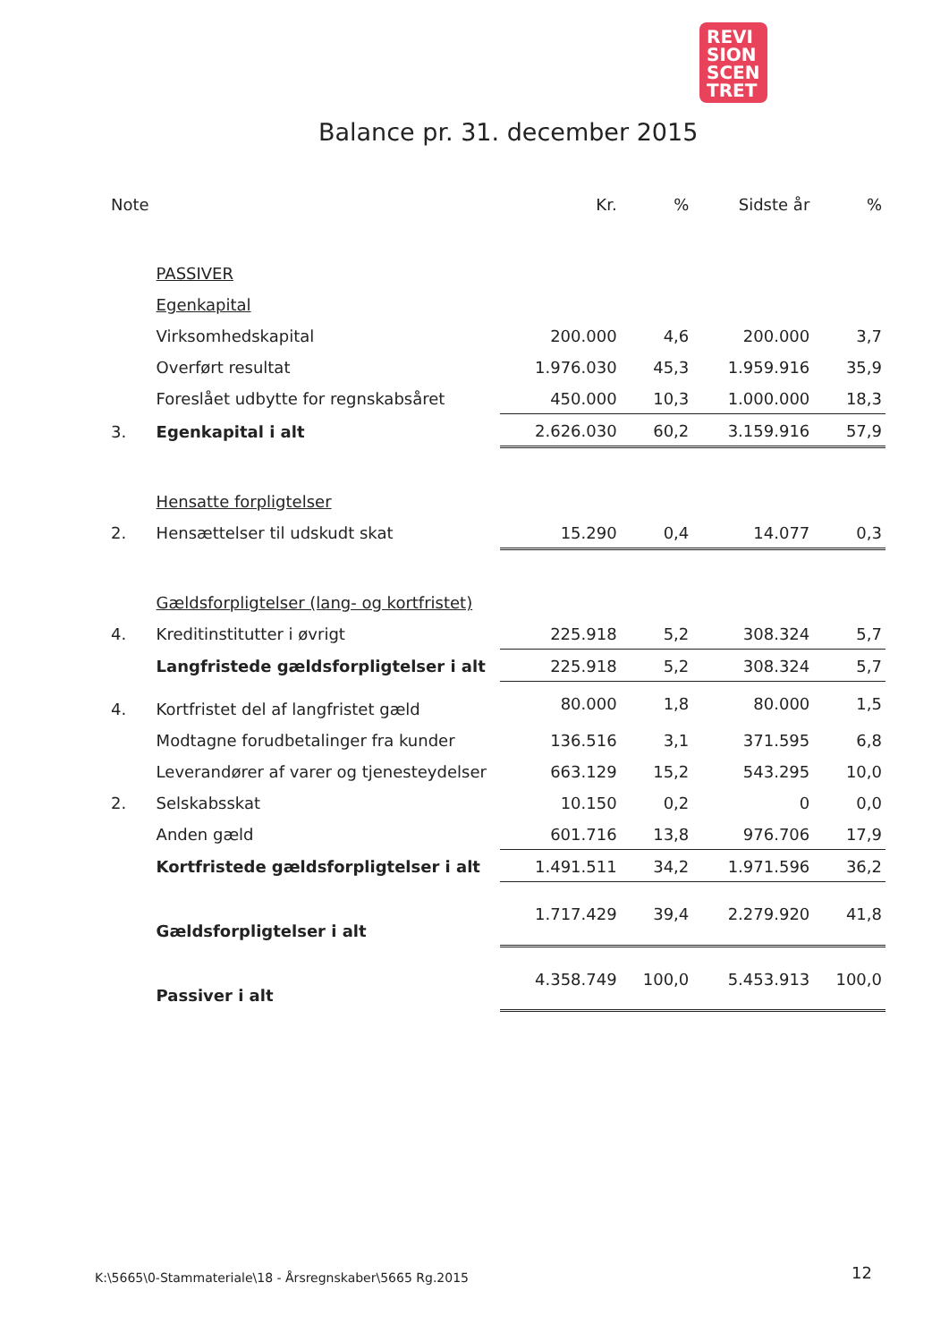REVI
SION
SCEN
TRET
Balance pr. 31. december 2015
| Note | | Kr. | % | Sidste år | % |
| --- | --- | --- | --- | --- | --- |
| | PASSIVER | | | | |
| | Egenkapital | | | | |
| | Virksomhedskapital | 200.000 | 4,6 | 200.000 | 3,7 |
| | Overført resultat | 1.976.030 | 45,3 | 1.959.916 | 35,9 |
| | Foreslået udbytte for regnskabsåret | 450.000 | 10,3 | 1.000.000 | 18,3 |
| 3. | Egenkapital i alt | 2.626.030 | 60,2 | 3.159.916 | 57,9 |
| | Hensatte forpligtelser | | | | |
| 2. | Hensættelser til udskudt skat | 15.290 | 0,4 | 14.077 | 0,3 |
| | Gældsforpligtelser (lang- og kortfristet) | | | | |
| 4. | Kreditinstitutter i øvrigt | 225.918 | 5,2 | 308.324 | 5,7 |
| | Langfristede gældsforpligtelser i alt | 225.918 | 5,2 | 308.324 | 5,7 |
| 4. | Kortfristet del af langfristet gæld | 80.000 | 1,8 | 80.000 | 1,5 |
| | Modtagne forudbetalinger fra kunder | 136.516 | 3,1 | 371.595 | 6,8 |
| | Leverandører af varer og tjenesteydelser | 663.129 | 15,2 | 543.295 | 10,0 |
| 2. | Selskabsskat | 10.150 | 0,2 | 0 | 0,0 |
| | Anden gæld | 601.716 | 13,8 | 976.706 | 17,9 |
| | Kortfristede gældsforpligtelser i alt | 1.491.511 | 34,2 | 1.971.596 | 36,2 |
| | Gældsforpligtelser i alt | 1.717.429 | 39,4 | 2.279.920 | 41,8 |
| | Passiver i alt | 4.358.749 | 100,0 | 5.453.913 | 100,0 |
K:\5665\0-Stammateriale\18 - Årsregnskaber\5665 Rg.2015
12